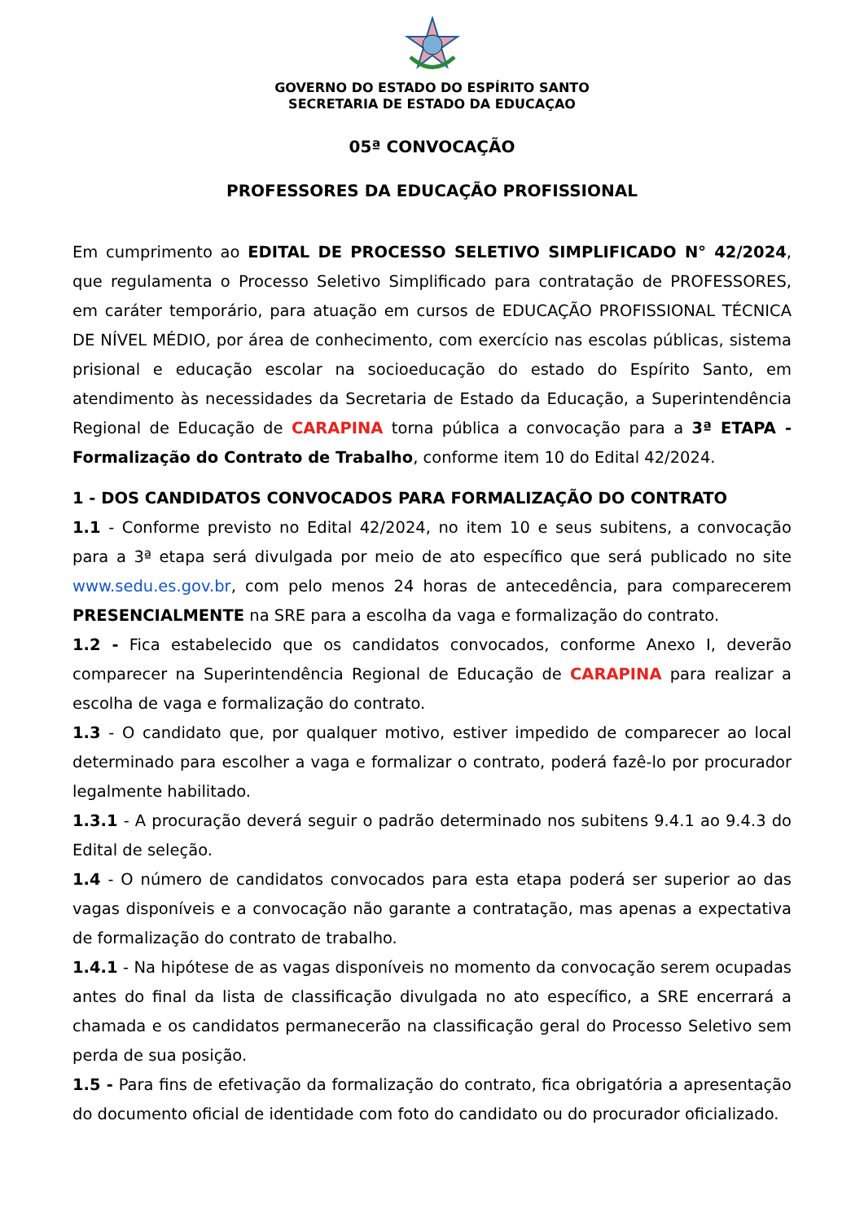GOVERNO DO ESTADO DO ESPÍRITO SANTO
SECRETARIA DE ESTADO DA EDUCAÇAO
05ª CONVOCAÇÃO
PROFESSORES DA EDUCAÇÃO PROFISSIONAL
Em cumprimento ao EDITAL DE PROCESSO SELETIVO SIMPLIFICADO N° 42/2024, que regulamenta o Processo Seletivo Simplificado para contratação de PROFESSORES, em caráter temporário, para atuação em cursos de EDUCAÇÃO PROFISSIONAL TÉCNICA DE NÍVEL MÉDIO, por área de conhecimento, com exercício nas escolas públicas, sistema prisional e educação escolar na socioeducação do estado do Espírito Santo, em atendimento às necessidades da Secretaria de Estado da Educação, a Superintendência Regional de Educação de CARAPINA torna pública a convocação para a 3ª ETAPA - Formalização do Contrato de Trabalho, conforme item 10 do Edital 42/2024.
1 - DOS CANDIDATOS CONVOCADOS PARA FORMALIZAÇÃO DO CONTRATO
1.1 - Conforme previsto no Edital 42/2024, no item 10 e seus subitens, a convocação para a 3ª etapa será divulgada por meio de ato específico que será publicado no site www.sedu.es.gov.br, com pelo menos 24 horas de antecedência, para comparecerem PRESENCIALMENTE na SRE para a escolha da vaga e formalização do contrato.
1.2 - Fica estabelecido que os candidatos convocados, conforme Anexo I, deverão comparecer na Superintendência Regional de Educação de CARAPINA para realizar a escolha de vaga e formalização do contrato.
1.3 - O candidato que, por qualquer motivo, estiver impedido de comparecer ao local determinado para escolher a vaga e formalizar o contrato, poderá fazê-lo por procurador legalmente habilitado.
1.3.1 - A procuração deverá seguir o padrão determinado nos subitens 9.4.1 ao 9.4.3 do Edital de seleção.
1.4 - O número de candidatos convocados para esta etapa poderá ser superior ao das vagas disponíveis e a convocação não garante a contratação, mas apenas a expectativa de formalização do contrato de trabalho.
1.4.1 - Na hipótese de as vagas disponíveis no momento da convocação serem ocupadas antes do final da lista de classificação divulgada no ato específico, a SRE encerrará a chamada e os candidatos permanecerão na classificação geral do Processo Seletivo sem perda de sua posição.
1.5 - Para fins de efetivação da formalização do contrato, fica obrigatória a apresentação do documento oficial de identidade com foto do candidato ou do procurador oficializado.